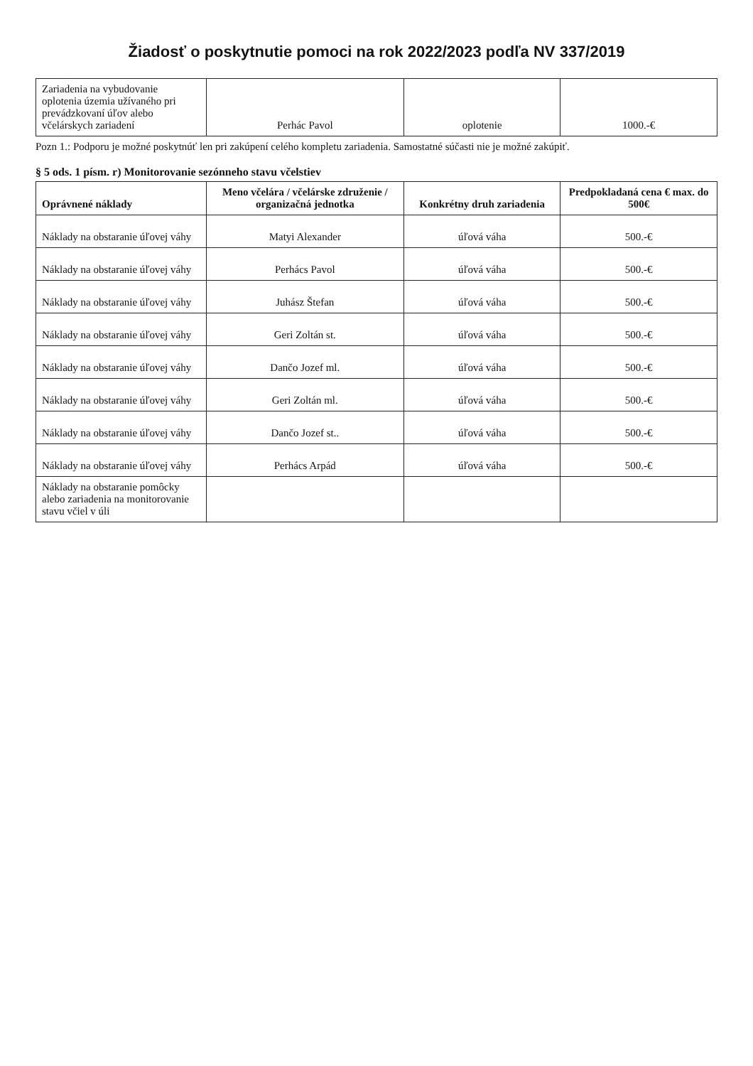Žiadosť o poskytnutie pomoci na rok 2022/2023 podľa NV 337/2019
| Zariadenia na vybudovanie oplotenia územia užívaného pri prevádzkovaní úľov alebo včelárskych zariadení | Perhác Pavol | oplotenie | 1000.-€ |
Pozn 1.: Podporu je možné poskytnúť len pri zakúpení celého kompletu zariadenia. Samostatné súčasti nie je možné zakúpiť.
§ 5 ods. 1 písm. r) Monitorovanie sezónneho stavu včelstiev
| Oprávnené náklady | Meno včelára / včelárske združenie / organizačná jednotka | Konkrétny druh zariadenia | Predpokladaná cena € max. do 500€ |
| --- | --- | --- | --- |
| Náklady na obstaranie úľovej váhy | Matyi Alexander | úľová váha | 500.-€ |
| Náklady na obstaranie úľovej váhy | Perhács Pavol | úľová váha | 500.-€ |
| Náklady na obstaranie úľovej váhy | Juhász Štefan | úľová váha | 500.-€ |
| Náklady na obstaranie úľovej váhy | Geri Zoltán st. | úľová váha | 500.-€ |
| Náklady na obstaranie úľovej váhy | Dančo Jozef ml. | úľová váha | 500.-€ |
| Náklady na obstaranie úľovej váhy | Geri Zoltán ml. | úľová váha | 500.-€ |
| Náklady na obstaranie úľovej váhy | Dančo Jozef st.. | úľová váha | 500.-€ |
| Náklady na obstaranie úľovej váhy | Perhács Arpád | úľová váha | 500.-€ |
| Náklady na obstaranie pomôcky alebo zariadenia na monitorovanie stavu včiel v úli | | | |